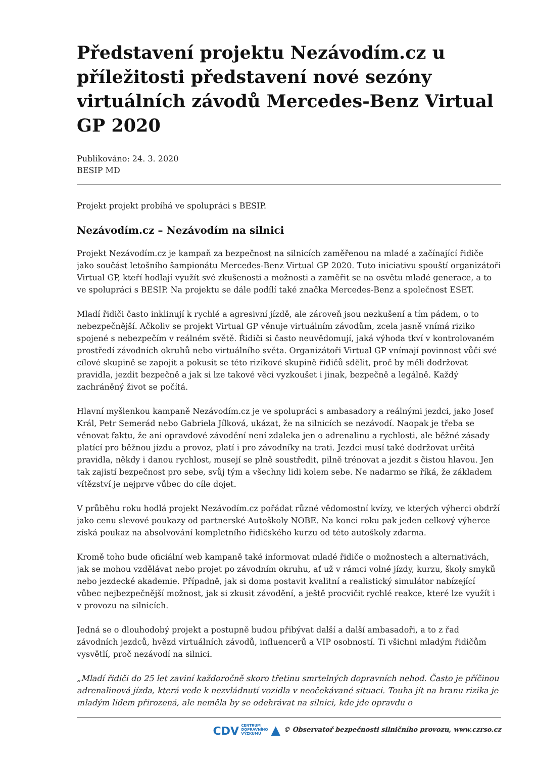Představení projektu Nezávodím.cz u příležitosti představení nové sezóny virtuálních závodů Mercedes-Benz Virtual GP 2020
Publikováno: 24. 3. 2020
BESIP MD
Projekt projekt probíhá ve spolupráci s BESIP.
Nezávodím.cz – Nezávodím na silnici
Projekt Nezávodím.cz je kampaň za bezpečnost na silnicích zaměřenou na mladé a začínající řidiče jako součást letošního šampionátu Mercedes-Benz Virtual GP 2020. Tuto iniciativu spouští organizátoři Virtual GP, kteří hodlají využít své zkušenosti a možnosti a zaměřit se na osvětu mladé generace, a to ve spolupráci s BESIP. Na projektu se dále podílí také značka Mercedes-Benz a společnost ESET.
Mladí řidiči často inklinují k rychlé a agresivní jízdě, ale zároveň jsou nezkušení a tím pádem, o to nebezpečnější. Ačkoliv se projekt Virtual GP věnuje virtuálním závodům, zcela jasně vnímá riziko spojené s nebezpečím v reálném světě. Řidiči si často neuvědomují, jaká výhoda tkví v kontrolovaném prostředí závodních okruhů nebo virtuálního světa. Organizátoři Virtual GP vnímají povinnost vůči své cílové skupině se zapojit a pokusit se této rizikové skupině řidičů sdělit, proč by měli dodržovat pravidla, jezdit bezpečně a jak si lze takové věci vyzkoušet i jinak, bezpečně a legálně. Každý zachráněný život se počítá.
Hlavní myšlenkou kampaně Nezávodím.cz je ve spolupráci s ambasadory a reálnými jezdci, jako Josef Král, Petr Semerád nebo Gabriela Jílková, ukázat, že na silnicích se nezávodí. Naopak je třeba se věnovat faktu, že ani opravdové závodění není zdaleka jen o adrenalinu a rychlosti, ale běžné zásady platící pro běžnou jízdu a provoz, platí i pro závodníky na trati. Jezdci musí také dodržovat určitá pravidla, někdy i danou rychlost, musejí se plně soustředit, pilně trénovat a jezdit s čistou hlavou. Jen tak zajistí bezpečnost pro sebe, svůj tým a všechny lidi kolem sebe. Ne nadarmo se říká, že základem vítězství je nejprve vůbec do cíle dojet.
V průběhu roku hodlá projekt Nezávodím.cz pořádat různé vědomostní kvízy, ve kterých výherci obdrží jako cenu slevové poukazy od partnerské Autoškoly NOBE. Na konci roku pak jeden celkový výherce získá poukaz na absolvování kompletního řidičského kurzu od této autoškoly zdarma.
Kromě toho bude oficiální web kampaně také informovat mladé řidiče o možnostech a alternativách, jak se mohou vzdělávat nebo projet po závodním okruhu, ať už v rámci volné jízdy, kurzu, školy smyků nebo jezdecké akademie. Případně, jak si doma postavit kvalitní a realistický simulátor nabízející vůbec nejbezpečnější možnost, jak si zkusit závodění, a ještě procvičit rychlé reakce, které lze využít i v provozu na silnicích.
Jedná se o dlouhodobý projekt a postupně budou přibývat další a další ambasadoři, a to z řad závodních jezdců, hvězd virtuálních závodů, influencerů a VIP osobností. Ti všichni mladým řidičům vysvětlí, proč nezávodí na silnici.
„Mladí řidiči do 25 let zaviní každoročně skoro třetinu smrtelných dopravních nehod. Často je příčinou adrenalinová jízda, která vede k nezvládnutí vozidla v neočekávané situaci. Touha jít na hranu rizika je mladým lidem přirozená, ale neměla by se odehrávat na silnici, kde jde opravdu o
CDV CENTRUM
DOPRAVNÍHO
VÝZKUMU ▲ © Observatoř bezpečnosti silničního provozu, www.czrso.cz